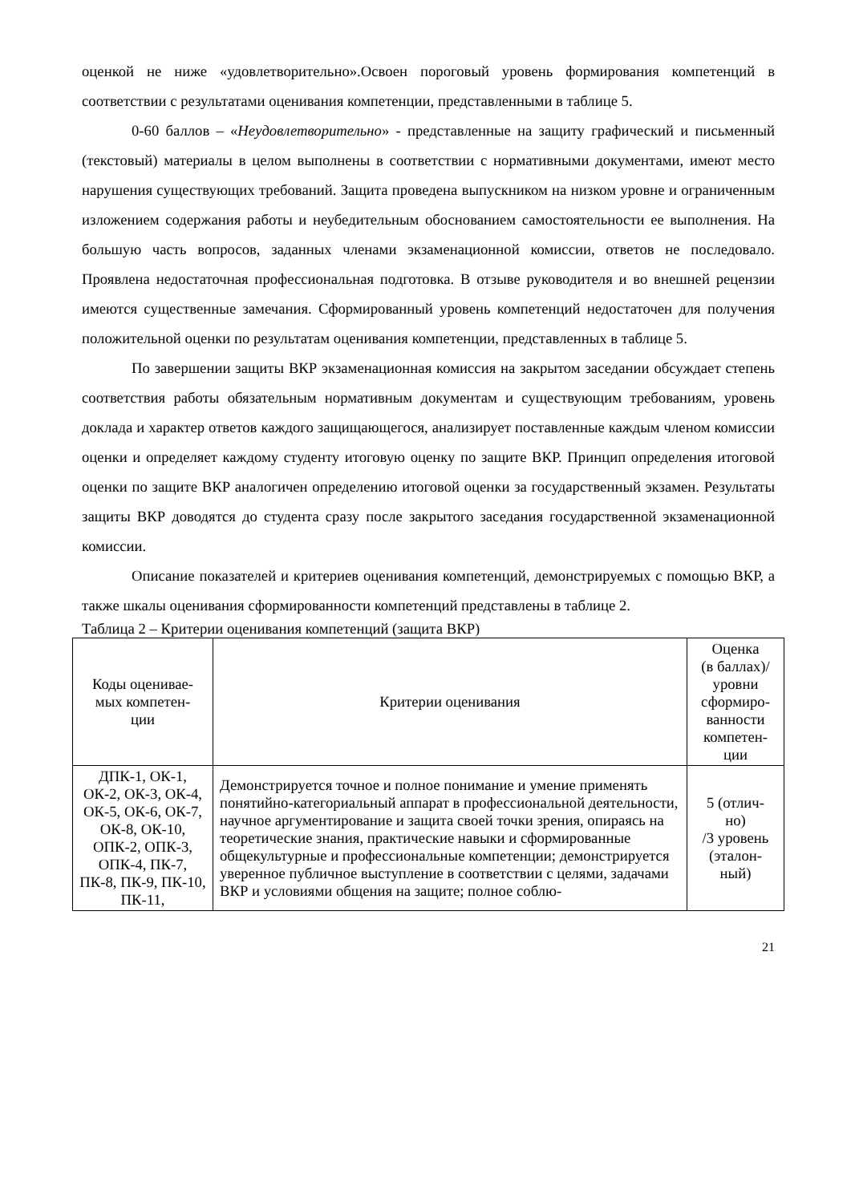оценкой не ниже «удовлетворительно».Освоен пороговый уровень формирования компетенций в соответствии с результатами оценивания компетенции, представленными в таблице 5.
0-60 баллов – «Неудовлетворительно» - представленные на защиту графический и письменный (текстовый) материалы в целом выполнены в соответствии с нормативными документами, имеют место нарушения существующих требований. Защита проведена выпускником на низком уровне и ограниченным изложением содержания работы и неубедительным обоснованием самостоятельности ее выполнения. На большую часть вопросов, заданных членами экзаменационной комиссии, ответов не последовало. Проявлена недостаточная профессиональная подготовка. В отзыве руководителя и во внешней рецензии имеются существенные замечания. Сформированный уровень компетенций недостаточен для получения положительной оценки по результатам оценивания компетенции, представленных в таблице 5.
По завершении защиты ВКР экзаменационная комиссия на закрытом заседании обсуждает степень соответствия работы обязательным нормативным документам и существующим требованиям, уровень доклада и характер ответов каждого защищающегося, анализирует поставленные каждым членом комиссии оценки и определяет каждому студенту итоговую оценку по защите ВКР. Принцип определения итоговой оценки по защите ВКР аналогичен определению итоговой оценки за государственный экзамен. Результаты защиты ВКР доводятся до студента сразу после закрытого заседания государственной экзаменационной комиссии.
Описание показателей и критериев оценивания компетенций, демонстрируемых с помощью ВКР, а также шкалы оценивания сформированности компетенций представлены в таблице 2.
Таблица 2 – Критерии оценивания компетенций (защита ВКР)
| Коды оценивае- мых компетен- ции | Критерии оценивания | Оценка (в баллах)/ уровни сформиро- ванности компетен- ции |
| --- | --- | --- |
| ДПК-1, ОК-1, ОК-2, ОК-3, ОК-4, ОК-5, ОК-6, ОК-7, ОК-8, ОК-10, ОПК-2, ОПК-3, ОПК-4, ПК-7, ПК-8, ПК-9, ПК-10, ПК-11, | Демонстрируется точное и полное понимание и умение применять понятийно-категориальный аппарат в профессиональной деятельности, научное аргументирование и защита своей точки зрения, опираясь на теоретические знания, практические навыки и сформированные общекультурные и профессиональные компетенции; демонстрируется уверенное публичное выступление в соответствии с целями, задачами ВКР и условиями общения на защите; полное соблю- | 5 (отлич- но) /3 уровень (эталон- ный) |
21